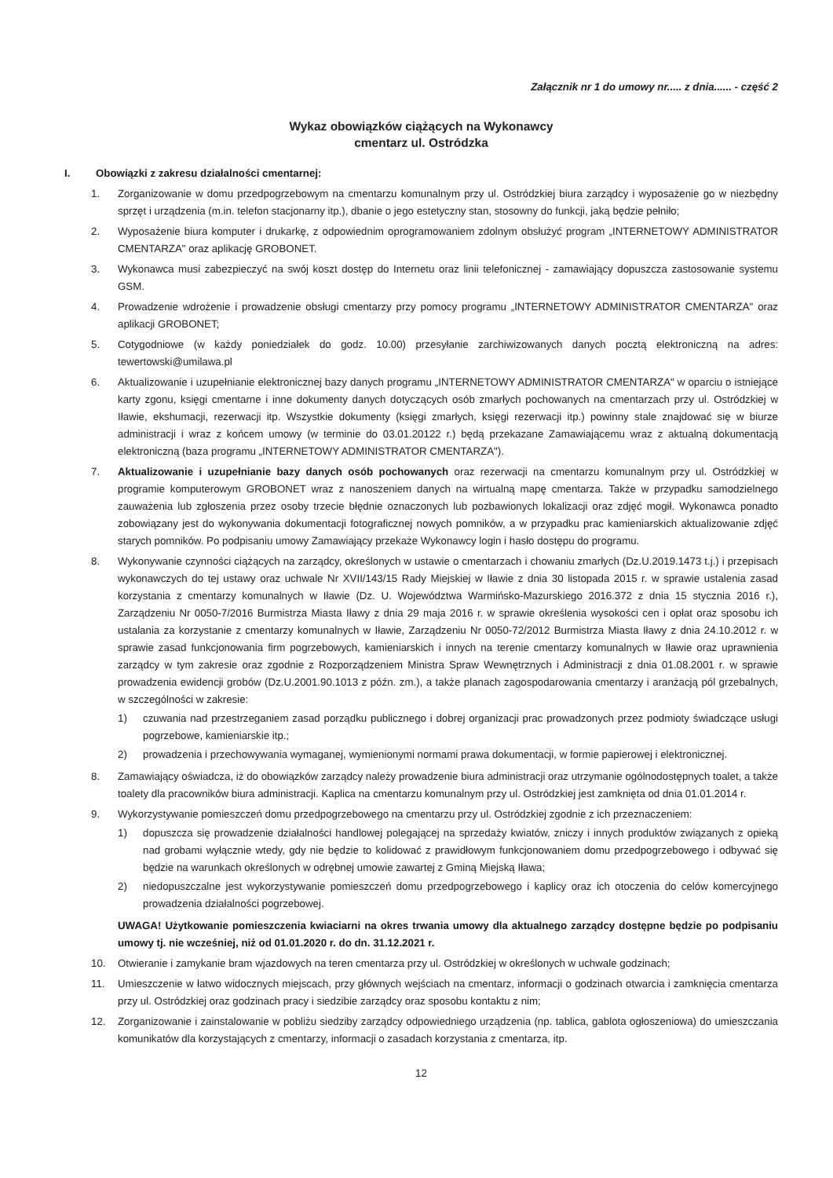Załącznik nr 1 do umowy nr..... z dnia...... - część 2
Wykaz obowiązków ciążących na Wykonawcy
cmentarz ul. Ostródzka
I. Obowiązki z zakresu działalności cmentarnej:
1. Zorganizowanie w domu przedpogrzebowym na cmentarzu komunalnym przy ul. Ostródzkiej biura zarządcy i wyposażenie go w niezbędny sprzęt i urządzenia (m.in. telefon stacjonarny itp.), dbanie o jego estetyczny stan, stosowny do funkcji, jaką będzie pełniło;
2. Wyposażenie biura komputer i drukarkę, z odpowiednim oprogramowaniem zdolnym obsłużyć program „INTERNETOWY ADMINISTRATOR CMENTARZA" oraz aplikację GROBONET.
3. Wykonawca musi zabezpieczyć na swój koszt dostęp do Internetu oraz linii telefonicznej - zamawiający dopuszcza zastosowanie systemu GSM.
4. Prowadzenie wdrożenie i prowadzenie obsługi cmentarzy przy pomocy programu „INTERNETOWY ADMINISTRATOR CMENTARZA" oraz aplikacji GROBONET;
5. Cotygodniowe (w każdy poniedziałek do godz. 10.00) przesyłanie zarchiwizowanych danych pocztą elektroniczną na adres: tewertowski@umilawa.pl
6. Aktualizowanie i uzupełnianie elektronicznej bazy danych programu „INTERNETOWY ADMINISTRATOR CMENTARZA" w oparciu o istniejące karty zgonu, księgi cmentarne i inne dokumenty danych dotyczących osób zmarłych pochowanych na cmentarzach przy ul. Ostródzkiej w Iławie, ekshumacji, rezerwacji itp. Wszystkie dokumenty (księgi zmarłych, księgi rezerwacji itp.) powinny stale znajdować się w biurze administracji i wraz z końcem umowy (w terminie do 03.01.20122 r.) będą przekazane Zamawiającemu wraz z aktualną dokumentacją elektroniczną (baza programu „INTERNETOWY ADMINISTRATOR CMENTARZA").
7. Aktualizowanie i uzupełnianie bazy danych osób pochowanych oraz rezerwacji na cmentarzu komunalnym przy ul. Ostródzkiej w programie komputerowym GROBONET wraz z nanoszeniem danych na wirtualną mapę cmentarza. Także w przypadku samodzielnego zauważenia lub zgłoszenia przez osoby trzecie błędnie oznaczonych lub pozbawionych lokalizacji oraz zdjęć mogił. Wykonawca ponadto zobowiązany jest do wykonywania dokumentacji fotograficznej nowych pomników, a w przypadku prac kamieniarskich aktualizowanie zdjęć starych pomników. Po podpisaniu umowy Zamawiający przekaże Wykonawcy login i hasło dostępu do programu.
8. Wykonywanie czynności ciążących na zarządcy, określonych w ustawie o cmentarzach i chowaniu zmarłych (Dz.U.2019.1473 t.j.) i przepisach wykonawczych do tej ustawy oraz uchwale Nr XVII/143/15 Rady Miejskiej w Iławie z dnia 30 listopada 2015 r. w sprawie ustalenia zasad korzystania z cmentarzy komunalnych w Iławie (Dz. U. Województwa Warmińsko-Mazurskiego 2016.372 z dnia 15 stycznia 2016 r.), Zarządzeniu Nr 0050-7/2016 Burmistrza Miasta Iławy z dnia 29 maja 2016 r. w sprawie określenia wysokości cen i opłat oraz sposobu ich ustalania za korzystanie z cmentarzy komunalnych w Iławie, Zarządzeniu Nr 0050-72/2012 Burmistrza Miasta Iławy z dnia 24.10.2012 r. w sprawie zasad funkcjonowania firm pogrzebowych, kamieniarskich i innych na terenie cmentarzy komunalnych w Iławie oraz uprawnienia zarządcy w tym zakresie oraz zgodnie z Rozporządzeniem Ministra Spraw Wewnętrznych i Administracji z dnia 01.08.2001 r. w sprawie prowadzenia ewidencji grobów (Dz.U.2001.90.1013 z późn. zm.), a także planach zagospodarowania cmentarzy i aranżacją pól grzebalnych, w szczególności w zakresie:
1) czuwania nad przestrzeganiem zasad porządku publicznego i dobrej organizacji prac prowadzonych przez podmioty świadczące usługi pogrzebowe, kamieniarskie itp.;
2) prowadzenia i przechowywania wymaganej, wymienionymi normami prawa dokumentacji, w formie papierowej i elektronicznej.
8. Zamawiający oświadcza, iż do obowiązków zarządcy należy prowadzenie biura administracji oraz utrzymanie ogólnodostępnych toalet, a także toalety dla pracowników biura administracji. Kaplica na cmentarzu komunalnym przy ul. Ostródzkiej jest zamknięta od dnia 01.01.2014 r.
9. Wykorzystywanie pomieszczeń domu przedpogrzebowego na cmentarzu przy ul. Ostródzkiej zgodnie z ich przeznaczeniem:
1) dopuszcza się prowadzenie działalności handlowej polegającej na sprzedaży kwiatów, zniczy i innych produktów związanych z opieką nad grobami wyłącznie wtedy, gdy nie będzie to kolidować z prawidłowym funkcjonowaniem domu przedpogrzebowego i odbywać się będzie na warunkach określonych w odrębnej umowie zawartej z Gminą Miejską Iława;
2) niedopuszczalne jest wykorzystywanie pomieszczeń domu przedpogrzebowego i kaplicy oraz ich otoczenia do celów komercyjnego prowadzenia działalności pogrzebowej.
UWAGA! Użytkowanie pomieszczenia kwiaciarni na okres trwania umowy dla aktualnego zarządcy dostępne będzie po podpisaniu umowy tj. nie wcześniej, niż od 01.01.2020 r. do dn. 31.12.2021 r.
10. Otwieranie i zamykanie bram wjazdowych na teren cmentarza przy ul. Ostródzkiej w określonych w uchwale godzinach;
11. Umieszczenie w łatwo widocznych miejscach, przy głównych wejściach na cmentarz, informacji o godzinach otwarcia i zamknięcia cmentarza przy ul. Ostródzkiej oraz godzinach pracy i siedzibie zarządcy oraz sposobu kontaktu z nim;
12. Zorganizowanie i zainstalowanie w pobliżu siedziby zarządcy odpowiedniego urządzenia (np. tablica, gablota ogłoszeniowa) do umieszczania komunikatów dla korzystających z cmentarzy, informacji o zasadach korzystania z cmentarza, itp.
12